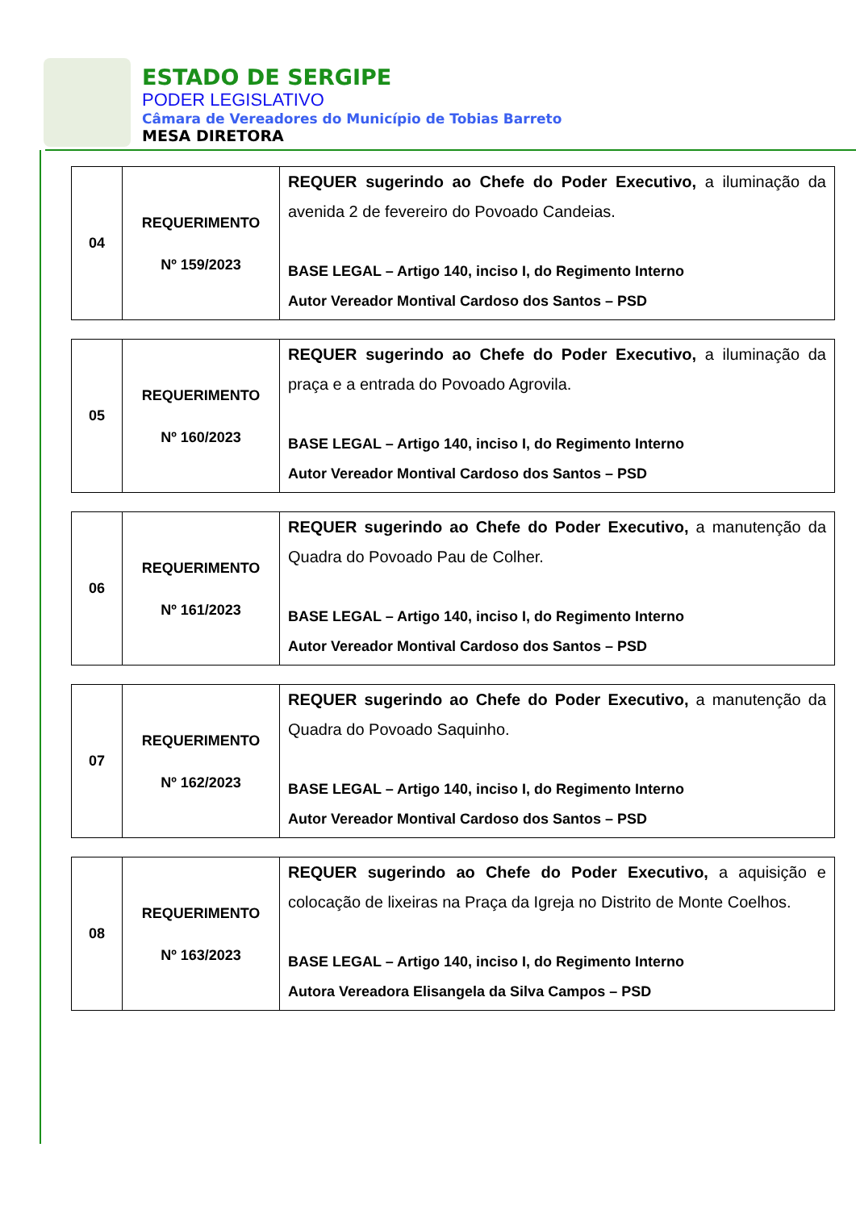ESTADO DE SERGIPE
PODER LEGISLATIVO
Câmara de Vereadores do Município de Tobias Barreto
MESA DIRETORA
| 04 | REQUERIMENTO Nº 159/2023 | REQUER sugerindo ao Chefe do Poder Executivo, a iluminação da avenida 2 de fevereiro do Povoado Candeias. BASE LEGAL – Artigo 140, inciso I, do Regimento Interno Autor Vereador Montival Cardoso dos Santos – PSD |
| 05 | REQUERIMENTO Nº 160/2023 | REQUER sugerindo ao Chefe do Poder Executivo, a iluminação da praça e a entrada do Povoado Agrovila. BASE LEGAL – Artigo 140, inciso I, do Regimento Interno Autor Vereador Montival Cardoso dos Santos – PSD |
| 06 | REQUERIMENTO Nº 161/2023 | REQUER sugerindo ao Chefe do Poder Executivo, a manutenção da Quadra do Povoado Pau de Colher. BASE LEGAL – Artigo 140, inciso I, do Regimento Interno Autor Vereador Montival Cardoso dos Santos – PSD |
| 07 | REQUERIMENTO Nº 162/2023 | REQUER sugerindo ao Chefe do Poder Executivo, a manutenção da Quadra do Povoado Saquinho. BASE LEGAL – Artigo 140, inciso I, do Regimento Interno Autor Vereador Montival Cardoso dos Santos – PSD |
| 08 | REQUERIMENTO Nº 163/2023 | REQUER sugerindo ao Chefe do Poder Executivo, a aquisição e colocação de lixeiras na Praça da Igreja no Distrito de Monte Coelhos. BASE LEGAL – Artigo 140, inciso I, do Regimento Interno Autora Vereadora Elisangela da Silva Campos – PSD |